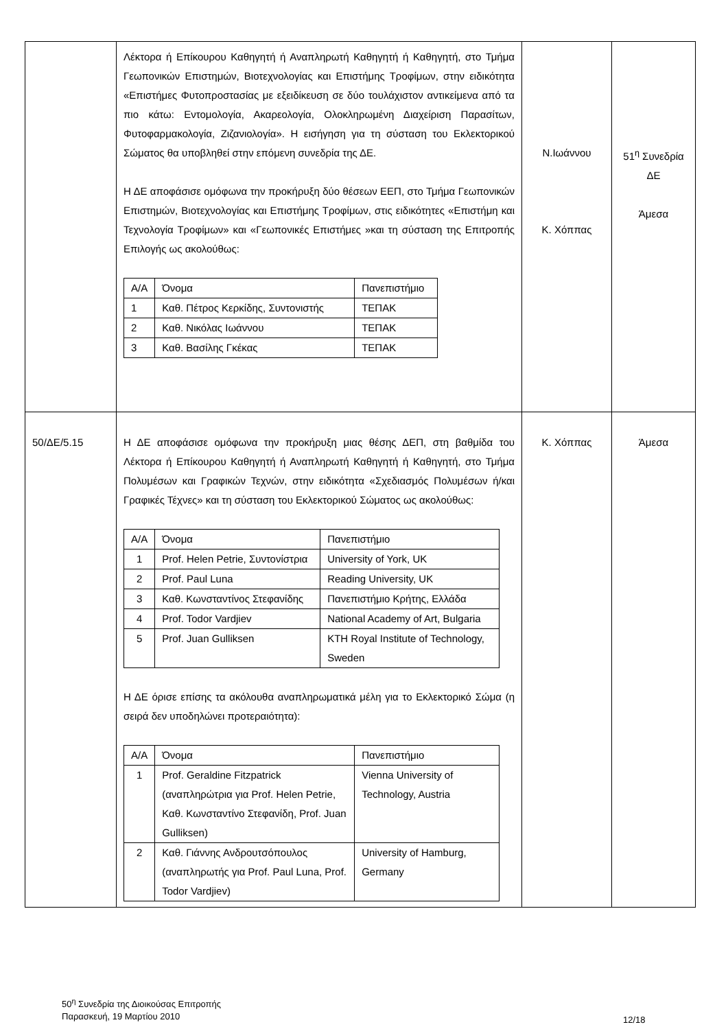| | Λέκτορα ή Επίκουρου Καθηγητή ή Αναπληρωτή Καθηγητή ή Καθηγητή, στο Τμήμα Γεωπονικών Επιστημών, Βιοτεχνολογίας και Επιστήμης Τροφίμων, στην ειδικότητα «Επιστήμες Φυτοπροστασίας με εξειδίκευση σε δύο τουλάχιστον αντικείμενα από τα πιο κάτω: Εντομολογία, Ακαρεολογία, Ολοκληρωμένη Διαχείριση Παρασίτων, Φυτοφαρμακολογία, Ζιζανιολογία». Η εισήγηση για τη σύσταση του Εκλεκτορικού Σώματος θα υποβληθεί στην επόμενη συνεδρία της ΔΕ. Η ΔΕ αποφάσισε ομόφωνα την προκήρυξη δύο θέσεων ΕΕΠ, στο Τμήμα Γεωπονικών Επιστημών, Βιοτεχνολογίας και Επιστήμης Τροφίμων, στις ειδικότητες «Επιστήμη και Τεχνολογία Τροφίμων» και «Γεωπονικές Επιστήμες »και τη σύσταση της Επιτροπής Επιλογής ως ακολούθως: / Α/Α / Όνομα / Πανεπιστήμιο / / 1 / Καθ. Πέτρος Κερκίδης, Συντονιστής / ΤΕΠΑΚ / / 2 / Καθ. Νικόλας Ιωάννου / ΤΕΠΑΚ / / 3 / Καθ. Βασίλης Γκέκας / ΤΕΠΑΚ / | Ν.Ιωάννου Κ. Χόππας | 51<sup>η</sup> Συνεδρία ΔΕ Άμεσα |
| 50/ΔΕ/5.15 | Η ΔΕ αποφάσισε ομόφωνα την προκήρυξη μιας θέσης ΔΕΠ, στη βαθμίδα του Λέκτορα ή Επίκουρου Καθηγητή ή Αναπληρωτή Καθηγητή ή Καθηγητή, στο Τμήμα Πολυμέσων και Γραφικών Τεχνών, στην ειδικότητα «Σχεδιασμός Πολυμέσων ή/και Γραφικές Τέχνες» και τη σύσταση του Εκλεκτορικού Σώματος ως ακολούθως: / Α/Α / Όνομα / Πανεπιστήμιο / / 1 / Prof. Helen Petrie, Συντονίστρια / University of York, UK / / 2 / Prof. Paul Luna / Reading University, UK / / 3 / Καθ. Κωνσταντίνος Στεφανίδης / Πανεπιστήμιο Κρήτης, Ελλάδα / / 4 / Prof. Todor Vardjiev / National Academy of Art, Bulgaria / / 5 / Prof. Juan Gulliksen / KTH Royal Institute of Technology, Sweden / Η ΔΕ όρισε επίσης τα ακόλουθα αναπληρωματικά μέλη για το Εκλεκτορικό Σώμα (η σειρά δεν υποδηλώνει προτεραιότητα): / Α/Α / Όνομα / Πανεπιστήμιο / / 1 / Prof. Geraldine Fitzpatrick (αναπληρώτρια για Prof. Helen Petrie, Καθ. Κωνσταντίνο Στεφανίδη, Prof. Juan Gulliksen) / Vienna University of Technology, Austria / / 2 / Καθ. Γιάννης Ανδρουτσόπουλος (αναπληρωτής για Prof. Paul Luna, Prof. Todor Vardjiev) / University of Hamburg, Germany / | Κ. Χόππας | Άμεσα |
50<sup>η</sup> Συνεδρία της Διοικούσας Επιτροπής
Παρασκευή, 19 Μαρτίου 2010
12/18